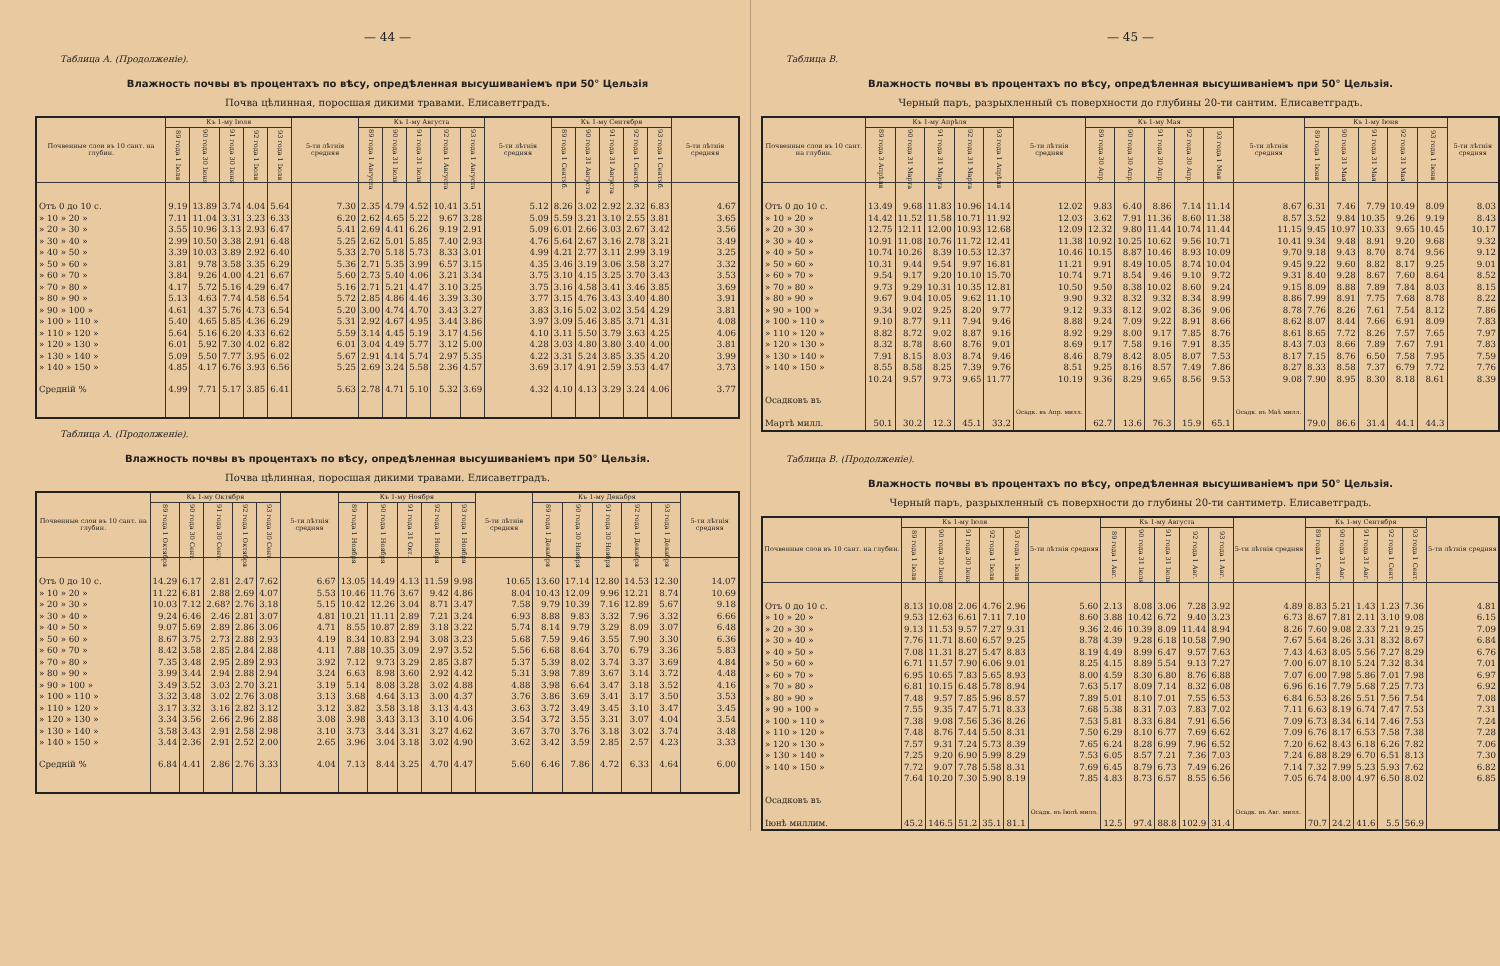— 44 —
Таблица А. (Продолженіе).
Влажность почвы въ процентахъ по вѣсу, опредѣленная высушиваніемъ при 50° Цельзія
Почва цѣлинная, поросшая дикими травами. Елисаветградъ.
| Почвенные слои въ 10 сант. на глубин. | Къ 1-му Іюля | | | | | 5-ти лѣтнія средняя | Къ 1-му Августа | | | | | 5-ти лѣтнія средняя | Къ 1-му Сентября | | | | | 5-ти лѣтнія средняя |
| --- | --- | --- | --- | --- | --- | --- | --- | --- | --- | --- | --- | --- | --- | --- | --- | --- | --- | --- |
| | 89 года 1 Іюля | 90 года 30 Іюня | 91 года 30 Іюня | 92 года 1 Іюля | 93 года 1 Іюля | | 89 года 1 Августа | 90 года 31 Іюля | 91 года 31 Іюля | 92 года 1 Августа | 93 года 1 Августа | | 89 года 1 Сентяб. | 90 года 31 Августа | 91 года 31 Августа | 92 года 1 Сентяб. | 93 года 1 Сентяб. | |
| Отъ 0 до 10 с. | 9.19 | 13.89 | 3.74 | 4.04 | 5.64 | 7.30 | 2.35 | 4.79 | 4.52 | 10.41 | 3.51 | 5.12 | 8.26 | 3.02 | 2.92 | 2.32 | 6.83 | 4.67 |
| » 10 » 20 » | 7.11 | 11.04 | 3.31 | 3.23 | 6.33 | 6.20 | 2.62 | 4.65 | 5.22 | 9.67 | 3.28 | 5.09 | 5.59 | 3.21 | 3.10 | 2.55 | 3.81 | 3.65 |
| » 20 » 30 » | 3.55 | 10.96 | 3.13 | 2.93 | 6.47 | 5.41 | 2.69 | 4.41 | 6.26 | 9.19 | 2.91 | 5.09 | 6.01 | 2.66 | 3.03 | 2.67 | 3.42 | 3.56 |
| » 30 » 40 » | 2.99 | 10.50 | 3.38 | 2.91 | 6.48 | 5.25 | 2.62 | 5.01 | 5.85 | 7.40 | 2.93 | 4.76 | 5.64 | 2.67 | 3.16 | 2.78 | 3.21 | 3.49 |
| » 40 » 50 » | 3.39 | 10.03 | 3.89 | 2.92 | 6.40 | 5.33 | 2.70 | 5.18 | 5.73 | 8.33 | 3.01 | 4.99 | 4.21 | 2.77 | 3.11 | 2.99 | 3.19 | 3.25 |
| » 50 » 60 » | 3.81 | 9.78 | 3.58 | 3.35 | 6.29 | 5.36 | 2.71 | 5.35 | 3.99 | 6.57 | 3.15 | 4.35 | 3.46 | 3.19 | 3.06 | 3.58 | 3.27 | 3.32 |
| » 60 » 70 » | 3.84 | 9.26 | 4.00 | 4.21 | 6.67 | 5.60 | 2.73 | 5.40 | 4.06 | 3.21 | 3.34 | 3.75 | 3.10 | 4.15 | 3.25 | 3.70 | 3.43 | 3.53 |
| » 70 » 80 » | 4.17 | 5.72 | 5.16 | 4.29 | 6.47 | 5.16 | 2.71 | 5.21 | 4.47 | 3.10 | 3.25 | 3.75 | 3.16 | 4.58 | 3.41 | 3.46 | 3.85 | 3.69 |
| » 80 » 90 » | 5.13 | 4.63 | 7.74 | 4.58 | 6.54 | 5.72 | 2.85 | 4.86 | 4.46 | 3.39 | 3.30 | 3.77 | 3.15 | 4.76 | 3.43 | 3.40 | 4.80 | 3.91 |
| » 90 » 100 » | 4.61 | 4.37 | 5.76 | 4.73 | 6.54 | 5.20 | 3.00 | 4.74 | 4.70 | 3.43 | 3.27 | 3.83 | 3.16 | 5.02 | 3.02 | 3.54 | 4.29 | 3.81 |
| » 100 » 110 » | 5.40 | 4.65 | 5.85 | 4.36 | 6.29 | 5.31 | 2.92 | 4.67 | 4.95 | 3.44 | 3.86 | 3.97 | 3.09 | 5.46 | 3.85 | 3.71 | 4.31 | 4.08 |
| » 110 » 120 » | 5.64 | 5.16 | 6.20 | 4.33 | 6.62 | 5.59 | 3.14 | 4.45 | 5.19 | 3.17 | 4.56 | 4.10 | 3.11 | 5.50 | 3.79 | 3.63 | 4.25 | 4.06 |
| » 120 » 130 » | 6.01 | 5.92 | 7.30 | 4.02 | 6.82 | 6.01 | 3.04 | 4.49 | 5.77 | 3.12 | 5.00 | 4.28 | 3.03 | 4.80 | 3.80 | 3.40 | 4.00 | 3.81 |
| » 130 » 140 » | 5.09 | 5.50 | 7.77 | 3.95 | 6.02 | 5.67 | 2.91 | 4.14 | 5.74 | 2.97 | 5.35 | 4.22 | 3.31 | 5.24 | 3.85 | 3.35 | 4.20 | 3.99 |
| » 140 » 150 » | 4.85 | 4.17 | 6.76 | 3.93 | 6.56 | 5.25 | 2.69 | 3.24 | 5.58 | 2.36 | 4.57 | 3.69 | 3.17 | 4.91 | 2.59 | 3.53 | 4.47 | 3.73 |
| Средній % | 4.99 | 7.71 | 5.17 | 3.85 | 6.41 | 5.63 | 2.78 | 4.71 | 5.10 | 5.32 | 3.69 | 4.32 | 4.10 | 4.13 | 3.29 | 3.24 | 4.06 | 3.77 |
Таблица А. (Продолженіе).
Влажность почвы въ процентахъ по вѣсу, опредѣленная высушиваніемъ при 50° Цельзія.
Почва цѣлинная, поросшая дикими травами. Елисаветградъ.
| Почвенные слои въ 10 сант. на глубин. | Къ 1-му Октября | | | | | 5-ти лѣтнія средняя | Къ 1-му Ноября | | | | | 5-ти лѣтнія средняя | Къ 1-му Декабря | | | | | 5-ти лѣтнія средняя |
| --- | --- | --- | --- | --- | --- | --- | --- | --- | --- | --- | --- | --- | --- | --- | --- | --- | --- | --- |
| | 89 года 1 Октября | 90 года 30 Сент. | 91 года 30 Сент. | 92 года 1 Октября | 93 года 30 Сент. | | 89 года 1 Ноября | 90 года 1 Ноября | 91 года 31 Окт. | 92 года 1 Ноября | 93 года 1 Ноября | | 89 года 1 Декабря | 90 года 30 Ноября | 91 года 30 Ноября | 92 года 1 Декабря | 93 года 1 Декабря | |
| Отъ 0 до 10 с. | 14.29 | 6.17 | 2.81 | 2.47 | 7.62 | 6.67 | 13.05 | 14.49 | 4.13 | 11.59 | 9.98 | 10.65 | 13.60 | 17.14 | 12.80 | 14.53 | 12.30 | 14.07 |
| » 10 » 20 » | 11.22 | 6.81 | 2.88 | 2.69 | 4.07 | 5.53 | 10.46 | 11.76 | 3.67 | 9.42 | 4.86 | 8.04 | 10.43 | 12.09 | 9.96 | 12.21 | 8.74 | 10.69 |
| » 20 » 30 » | 10.03 | 7.12 | 2.68? | 2.76 | 3.18 | 5.15 | 10.42 | 12.26 | 3.04 | 8.71 | 3.47 | 7.58 | 9.79 | 10.39 | 7.16 | 12.89 | 5.67 | 9.18 |
| » 30 » 40 » | 9.24 | 6.46 | 2.46 | 2.81 | 3.07 | 4.81 | 10.21 | 11.11 | 2.89 | 7.21 | 3.24 | 6.93 | 8.88 | 9.83 | 3.32 | 7.96 | 3.32 | 6.66 |
| » 40 » 50 » | 9.07 | 5.69 | 2.89 | 2.86 | 3.06 | 4.71 | 8.55 | 10.87 | 2.89 | 3.18 | 3.22 | 5.74 | 8.14 | 9.79 | 3.29 | 8.09 | 3.07 | 6.48 |
| » 50 » 60 » | 8.67 | 3.75 | 2.73 | 2.88 | 2.93 | 4.19 | 8.34 | 10.83 | 2.94 | 3.08 | 3.23 | 5.68 | 7.59 | 9.46 | 3.55 | 7.90 | 3.30 | 6.36 |
| » 60 » 70 » | 8.42 | 3.58 | 2.85 | 2.84 | 2.88 | 4.11 | 7.88 | 10.35 | 3.09 | 2.97 | 3.52 | 5.56 | 6.68 | 8.64 | 3.70 | 6.79 | 3.36 | 5.83 |
| » 70 » 80 » | 7.35 | 3.48 | 2.95 | 2.89 | 2.93 | 3.92 | 7.12 | 9.73 | 3.29 | 2.85 | 3.87 | 5.37 | 5.39 | 8.02 | 3.74 | 3.37 | 3.69 | 4.84 |
| » 80 » 90 » | 3.99 | 3.44 | 2.94 | 2.88 | 2.94 | 3.24 | 6.63 | 8.98 | 3.60 | 2.92 | 4.42 | 5.31 | 3.98 | 7.89 | 3.67 | 3.14 | 3.72 | 4.48 |
| » 90 » 100 » | 3.49 | 3.52 | 3.03 | 2.70 | 3.21 | 3.19 | 5.14 | 8.08 | 3.28 | 3.02 | 4.88 | 4.88 | 3.98 | 6.64 | 3.47 | 3.18 | 3.52 | 4.16 |
| » 100 » 110 » | 3.32 | 3.48 | 3.02 | 2.76 | 3.08 | 3.13 | 3.68 | 4.64 | 3.13 | 3.00 | 4.37 | 3.76 | 3.86 | 3.69 | 3.41 | 3.17 | 3.50 | 3.53 |
| » 110 » 120 » | 3.17 | 3.32 | 3.16 | 2.82 | 3.12 | 3.12 | 3.82 | 3.58 | 3.18 | 3.13 | 4.43 | 3.63 | 3.72 | 3.49 | 3.45 | 3.10 | 3.47 | 3.45 |
| » 120 » 130 » | 3.34 | 3.56 | 2.66 | 2.96 | 2.88 | 3.08 | 3.98 | 3.43 | 3.13 | 3.10 | 4.06 | 3.54 | 3.72 | 3.55 | 3.31 | 3.07 | 4.04 | 3.54 |
| » 130 » 140 » | 3.58 | 3.43 | 2.91 | 2.58 | 2.98 | 3.10 | 3.73 | 3.44 | 3.31 | 3.27 | 4.62 | 3.67 | 3.70 | 3.76 | 3.18 | 3.02 | 3.74 | 3.48 |
| » 140 » 150 » | 3.44 | 2.36 | 2.91 | 2.52 | 2.00 | 2.65 | 3.96 | 3.04 | 3.18 | 3.02 | 4.90 | 3.62 | 3.42 | 3.59 | 2.85 | 2.57 | 4.23 | 3.33 |
| Средній % | 6.84 | 4.41 | 2.86 | 2.76 | 3.33 | 4.04 | 7.13 | 8.44 | 3.25 | 4.70 | 4.47 | 5.60 | 6.46 | 7.86 | 4.72 | 6.33 | 4.64 | 6.00 |
— 45 —
Таблица B.
Влажность почвы въ процентахъ по вѣсу, опредѣленная высушиваніемъ при 50° Цельзія.
Черный паръ, разрыхленный съ поверхности до глубины 20-ти сантим. Елисаветградъ.
| Почвенные слои въ 10 сант. на глубин. | Къ 1-му Апрѣля | | | | | 5-ти лѣтнія средняя | Къ 1-му Мая | | | | | 5-ти лѣтнія средняя | Къ 1-му Іюня | | | | | 5-ти лѣтнія средняя |
| --- | --- | --- | --- | --- | --- | --- | --- | --- | --- | --- | --- | --- | --- | --- | --- | --- | --- | --- |
| | 89 года 3 Апрѣля | 90 года 31 Марта | 91 года 31 Марта | 92 года 31 Марта | 93 года 1 Апрѣля | | 89 года 30 Апр. | 90 года 30 Апр. | 91 года 30 Апр. | 92 года 30 Апр. | 93 года 1 Мая | | 89 года 1 Іюня | 90 года 31 Мая | 91 года 31 Мая | 92 года 31 Мая | 93 года 1 Іюня | |
| Отъ 0 до 10 с. | 13.49 | 9.68 | 11.83 | 10.96 | 14.14 | 12.02 | 9.83 | 6.40 | 8.86 | 7.14 | 11.14 | 8.67 | 6.31 | 7.46 | 7.79 | 10.49 | 8.09 | 8.03 |
| » 10 » 20 » | 14.42 | 11.52 | 11.58 | 10.71 | 11.92 | 12.03 | 3.62 | 7.91 | 11.36 | 8.60 | 11.38 | 8.57 | 3.52 | 9.84 | 10.35 | 9.26 | 9.19 | 8.43 |
| » 20 » 30 » | 12.75 | 12.11 | 12.00 | 10.93 | 12.68 | 12.09 | 12.32 | 9.80 | 11.44 | 10.74 | 11.44 | 11.15 | 9.45 | 10.97 | 10.33 | 9.65 | 10.45 | 10.17 |
| » 30 » 40 » | 10.91 | 11.08 | 10.76 | 11.72 | 12.41 | 11.38 | 10.92 | 10.25 | 10.62 | 9.56 | 10.71 | 10.41 | 9.34 | 9.48 | 8.91 | 9.20 | 9.68 | 9.32 |
| » 40 » 50 » | 10.74 | 10.26 | 8.39 | 10.53 | 12.37 | 10.46 | 10.15 | 8.87 | 10.46 | 8.93 | 10.09 | 9.70 | 9.18 | 9.43 | 8.70 | 8.74 | 9.56 | 9.12 |
| » 50 » 60 » | 10.31 | 9.44 | 9.54 | 9.97 | 16.81 | 11.21 | 9.91 | 8.49 | 10.05 | 8.74 | 10.04 | 9.45 | 9.22 | 9.60 | 8.82 | 8.17 | 9.25 | 9.01 |
| » 60 » 70 » | 9.54 | 9.17 | 9.20 | 10.10 | 15.70 | 10.74 | 9.71 | 8.54 | 9.46 | 9.10 | 9.72 | 9.31 | 8.40 | 9.28 | 8.67 | 7.60 | 8.64 | 8.52 |
| » 70 » 80 » | 9.73 | 9.29 | 10.31 | 10.35 | 12.81 | 10.50 | 9.50 | 8.38 | 10.02 | 8.60 | 9.24 | 9.15 | 8.09 | 8.88 | 7.89 | 7.84 | 8.03 | 8.15 |
| » 80 » 90 » | 9.67 | 9.04 | 10.05 | 9.62 | 11.10 | 9.90 | 9.32 | 8.32 | 9.32 | 8.34 | 8.99 | 8.86 | 7.99 | 8.91 | 7.75 | 7.68 | 8.78 | 8.22 |
| » 90 » 100 » | 9.34 | 9.02 | 9.25 | 8.20 | 9.77 | 9.12 | 9.33 | 8.12 | 9.02 | 8.36 | 9.06 | 8.78 | 7.76 | 8.26 | 7.61 | 7.54 | 8.12 | 7.86 |
| » 100 » 110 » | 9.10 | 8.77 | 9.11 | 7.94 | 9.46 | 8.88 | 9.24 | 7.09 | 9.22 | 8.91 | 8.66 | 8.62 | 8.07 | 8.44 | 7.66 | 6.91 | 8.09 | 7.83 |
| » 110 » 120 » | 8.82 | 8.72 | 9.02 | 8.87 | 9.16 | 8.92 | 9.29 | 8.00 | 9.17 | 7.85 | 8.76 | 8.61 | 8.65 | 7.72 | 8.26 | 7.57 | 7.65 | 7.97 |
| » 120 » 130 » | 8.32 | 8.78 | 8.60 | 8.76 | 9.01 | 8.69 | 9.17 | 7.58 | 9.16 | 7.91 | 8.35 | 8.43 | 7.03 | 8.66 | 7.89 | 7.67 | 7.91 | 7.83 |
| » 130 » 140 » | 7.91 | 8.15 | 8.03 | 8.74 | 9.46 | 8.46 | 8.79 | 8.42 | 8.05 | 8.07 | 7.53 | 8.17 | 7.15 | 8.76 | 6.50 | 7.58 | 7.95 | 7.59 |
| » 140 » 150 » | 8.55 | 8.58 | 8.25 | 7.39 | 9.76 | 8.51 | 9.25 | 8.16 | 8.57 | 7.49 | 7.86 | 8.27 | 8.33 | 8.58 | 7.37 | 6.79 | 7.72 | 7.76 |
| | 10.24 | 9.57 | 9.73 | 9.65 | 11.77 | 10.19 | 9.36 | 8.29 | 9.65 | 8.56 | 9.53 | 9.08 | 7.90 | 8.95 | 8.30 | 8.18 | 8.61 | 8.39 |
| Осадковъ въ Мартѣ милл. | 50.1 | 30.2 | 12.3 | 45.1 | 33.2 | Осадк. въ Апр. милл. | 62.7 | 13.6 | 76.3 | 15.9 | 65.1 | Осадк. въ Маѣ милл. | 79.0 | 86.6 | 31.4 | 44.1 | 44.3 | |
Таблица B. (Продолженіе).
Влажность почвы въ процентахъ по вѣсу, опредѣленная высушиваніемъ при 50° Цельзія.
Черный паръ, разрыхленный съ поверхности до глубины 20-ти сантиметр. Елисаветградъ.
| Почвенные слои въ 10 сант. на глубин. | Къ 1-му Іюля | | | | | 5-ти лѣтнія средняя | Къ 1-му Августа | | | | | 5-ти лѣтнія средняя | Къ 1-му Сентября | | | | | 5-ти лѣтнія средняя |
| --- | --- | --- | --- | --- | --- | --- | --- | --- | --- | --- | --- | --- | --- | --- | --- | --- | --- | --- |
| | 89 года 1 Іюля | 90 года 30 Іюня | 91 года 30 Іюня | 92 года 1 Іюля | 93 года 1 Іюля | | 89 года 1 Авг. | 90 года 31 Іюля | 91 года 31 Іюля | 92 года 1 Авг. | 93 года 1 Авг. | | 89 года 1 Сент. | 90 года 31 Авг. | 91 года 31 Авг. | 92 года 1 Сент. | 93 года 1 Сент. | |
| Отъ 0 до 10 с. | 8.13 | 10.08 | 2.06 | 4.76 | 2.96 | 5.60 | 2.13 | 8.08 | 3.06 | 7.28 | 3.92 | 4.89 | 8.83 | 5.21 | 1.43 | 1.23 | 7.36 | 4.81 |
| » 10 » 20 » | 9.53 | 12.63 | 6.61 | 7.11 | 7.10 | 8.60 | 3.88 | 10.42 | 6.72 | 9.40 | 3.23 | 6.73 | 8.67 | 7.81 | 2.11 | 3.10 | 9.08 | 6.15 |
| » 20 » 30 » | 9.13 | 11.53 | 9.57 | 7.27 | 9.31 | 9.36 | 2.46 | 10.39 | 8.09 | 11.44 | 8.94 | 8.26 | 7.60 | 9.08 | 2.33 | 7.21 | 9.25 | 7.09 |
| » 30 » 40 » | 7.76 | 11.71 | 8.60 | 6.57 | 9.25 | 8.78 | 4.39 | 9.28 | 6.18 | 10.58 | 7.90 | 7.67 | 5.64 | 8.26 | 3.31 | 8.32 | 8.67 | 6.84 |
| » 40 » 50 » | 7.08 | 11.31 | 8.27 | 5.47 | 8.83 | 8.19 | 4.49 | 8.99 | 6.47 | 9.57 | 7.63 | 7.43 | 4.63 | 8.05 | 5.56 | 7.27 | 8.29 | 6.76 |
| » 50 » 60 » | 6.71 | 11.57 | 7.90 | 6.06 | 9.01 | 8.25 | 4.15 | 8.89 | 5.54 | 9.13 | 7.27 | 7.00 | 6.07 | 8.10 | 5.24 | 7.32 | 8.34 | 7.01 |
| » 60 » 70 » | 6.95 | 10.65 | 7.83 | 5.65 | 8.93 | 8.00 | 4.59 | 8.30 | 6.80 | 8.76 | 6.88 | 7.07 | 6.00 | 7.98 | 5.86 | 7.01 | 7.98 | 6.97 |
| » 70 » 80 » | 6.81 | 10.15 | 6.48 | 5.78 | 8.94 | 7.63 | 5.17 | 8.09 | 7.14 | 8.32 | 6.08 | 6.96 | 6.16 | 7.79 | 5.68 | 7.25 | 7.73 | 6.92 |
| » 80 » 90 » | 7.48 | 9.57 | 7.85 | 5.96 | 8.57 | 7.89 | 5.01 | 8.10 | 7.01 | 7.55 | 6.53 | 6.84 | 6.53 | 8.26 | 5.51 | 7.56 | 7.54 | 7.08 |
| » 90 » 100 » | 7.55 | 9.35 | 7.47 | 5.71 | 8.33 | 7.68 | 5.38 | 8.31 | 7.03 | 7.83 | 7.02 | 7.11 | 6.63 | 8.19 | 6.74 | 7.47 | 7.53 | 7.31 |
| » 100 » 110 » | 7.38 | 9.08 | 7.56 | 5.36 | 8.26 | 7.53 | 5.81 | 8.33 | 6.84 | 7.91 | 6.56 | 7.09 | 6.73 | 8.34 | 6.14 | 7.46 | 7.53 | 7.24 |
| » 110 » 120 » | 7.48 | 8.76 | 7.44 | 5.50 | 8.31 | 7.50 | 6.29 | 8.10 | 6.77 | 7.69 | 6.62 | 7.09 | 6.76 | 8.17 | 6.53 | 7.58 | 7.38 | 7.28 |
| » 120 » 130 » | 7.57 | 9.31 | 7.24 | 5.73 | 8.39 | 7.65 | 6.24 | 8.28 | 6.99 | 7.96 | 6.52 | 7.20 | 6.62 | 8.43 | 6.18 | 6.26 | 7.82 | 7.06 |
| » 130 » 140 » | 7.25 | 9.20 | 6.90 | 5.99 | 8.29 | 7.53 | 6.05 | 8.57 | 7.21 | 7.36 | 7.03 | 7.24 | 6.88 | 8.29 | 6.70 | 6.51 | 8.13 | 7.30 |
| » 140 » 150 » | 7.72 | 9.07 | 7.78 | 5.58 | 8.31 | 7.69 | 6.45 | 8.79 | 6.73 | 7.49 | 6.26 | 7.14 | 7.32 | 7.99 | 5.23 | 5.93 | 7.62 | 6.82 |
| | 7.64 | 10.20 | 7.30 | 5.90 | 8.19 | 7.85 | 4.83 | 8.73 | 6.57 | 8.55 | 6.56 | 7.05 | 6.74 | 8.00 | 4.97 | 6.50 | 8.02 | 6.85 |
| Осадковъ въ Іюнѣ миллим. | 45.2 | 146.5 | 51.2 | 35.1 | 81.1 | Осадк. въ Іюлѣ милл. | 12.5 | 97.4 | 88.8 | 102.9 | 31.4 | Осадк. въ Авг. милл. | 70.7 | 24.2 | 41.6 | 5.5 | 56.9 | |